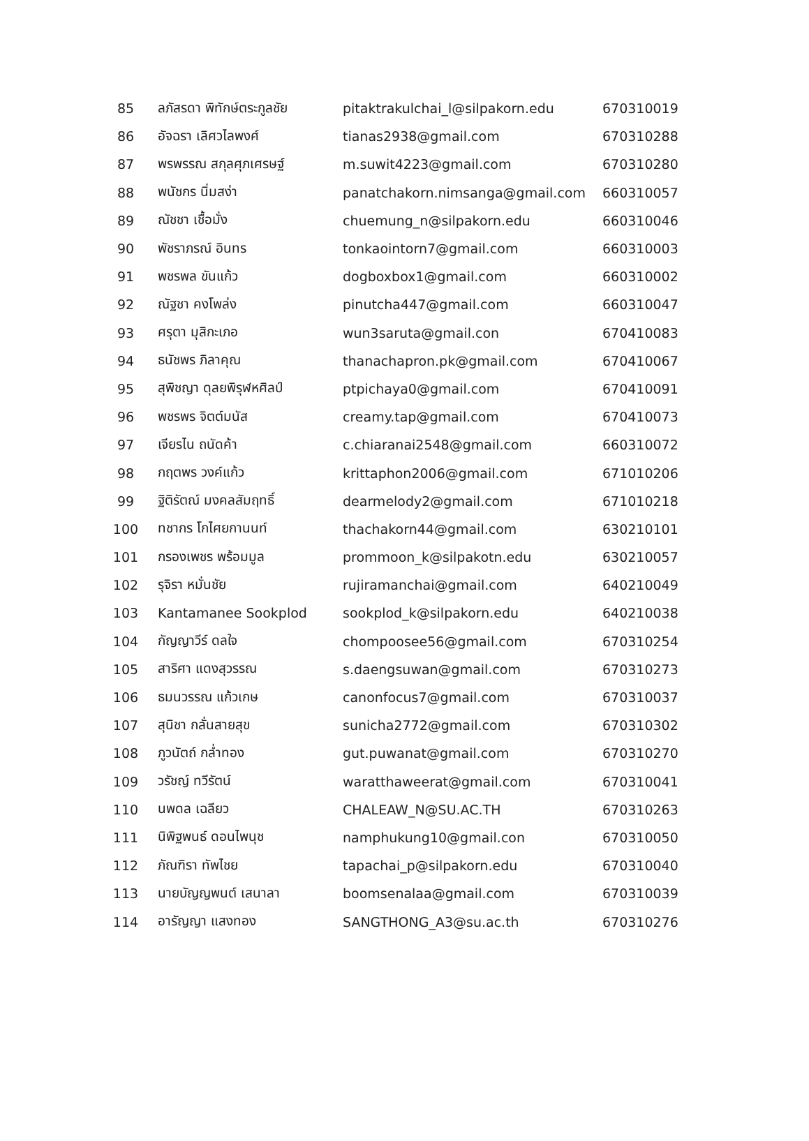| 85 | ลภัสรดา พิทักษ์ตระกูลชัย | pitaktrakulchai_l@silpakorn.edu | 670310019 |
| 86 | อัจฉรา เลิศวไลพงศ์ | tianas2938@gmail.com | 670310288 |
| 87 | พรพรรณ สกุลศุภเศรษฐ์ | m.suwit4223@gmail.com | 670310280 |
| 88 | พนัชกร นิ่มสง่า | panatchakorn.nimsanga@gmail.com | 660310057 |
| 89 | ณัชชา เชื้อมั่ง | chuemung_n@silpakorn.edu | 660310046 |
| 90 | พัชราภรณ์ อินทร | tonkaointorn7@gmail.com | 660310003 |
| 91 | พชรพล ขันแก้ว | dogboxbox1@gmail.com | 660310002 |
| 92 | ณัฐชา คงโพล่ง | pinutcha447@gmail.com | 660310047 |
| 93 | ศรุตา มุสิกะเภอ | wun3saruta@gmail.con | 670410083 |
| 94 | ธนัชพร ภิลาคุณ | thanachapron.pk@gmail.com | 670410067 |
| 95 | สุพิชญา ดุลยพิรุฬหศิลป์ | ptpichaya0@gmail.com | 670410091 |
| 96 | พชรพร จิตต์มนัส | creamy.tap@gmail.com | 670410073 |
| 97 | เจียรไน ถนัดค้า | c.chiaranai2548@gmail.com | 660310072 |
| 98 | กฤตพร วงค์แก้ว | krittaphon2006@gmail.com | 671010206 |
| 99 | ฐิติรัตณ์ มงคลสัมฤทธิ์ | dearmelody2@gmail.com | 671010218 |
| 100 | ทชากร โกไศยกานนท์ | thachakorn44@gmail.com | 630210101 |
| 101 | กรองเพชร พร้อมมูล | prommoon_k@silpakotn.edu | 630210057 |
| 102 | รุจิรา หมั่นชัย | rujiramanchai@gmail.com | 640210049 |
| 103 | Kantamanee Sookplod | sookplod_k@silpakorn.edu | 640210038 |
| 104 | กัญญาวีร์ ดลใจ | chompoosee56@gmail.com | 670310254 |
| 105 | สาริศา แดงสุวรรณ | s.daengsuwan@gmail.com | 670310273 |
| 106 | ธมนวรรณ แก้วเกษ | canonfocus7@gmail.com | 670310037 |
| 107 | สุนิชา กลั่นสายสุข | sunicha2772@gmail.com | 670310302 |
| 108 | ภูวนัตถ์ กล่ำทอง | gut.puwanat@gmail.com | 670310270 |
| 109 | วรัชญ์ ทวีรัตน์ | waratthaweerat@gmail.com | 670310041 |
| 110 | นพดล เฉลียว | CHALEAW_N@SU.AC.TH | 670310263 |
| 111 | นิพิฐพนธ์ ดอนไพนุช | namphukung10@gmail.con | 670310050 |
| 112 | ภัณฑิรา ทัพไชย | tapachai_p@silpakorn.edu | 670310040 |
| 113 | นายบัญญพนต์ เสนาลา | boomsenalaa@gmail.com | 670310039 |
| 114 | อารัญญา แสงทอง | SANGTHONG_A3@su.ac.th | 670310276 |